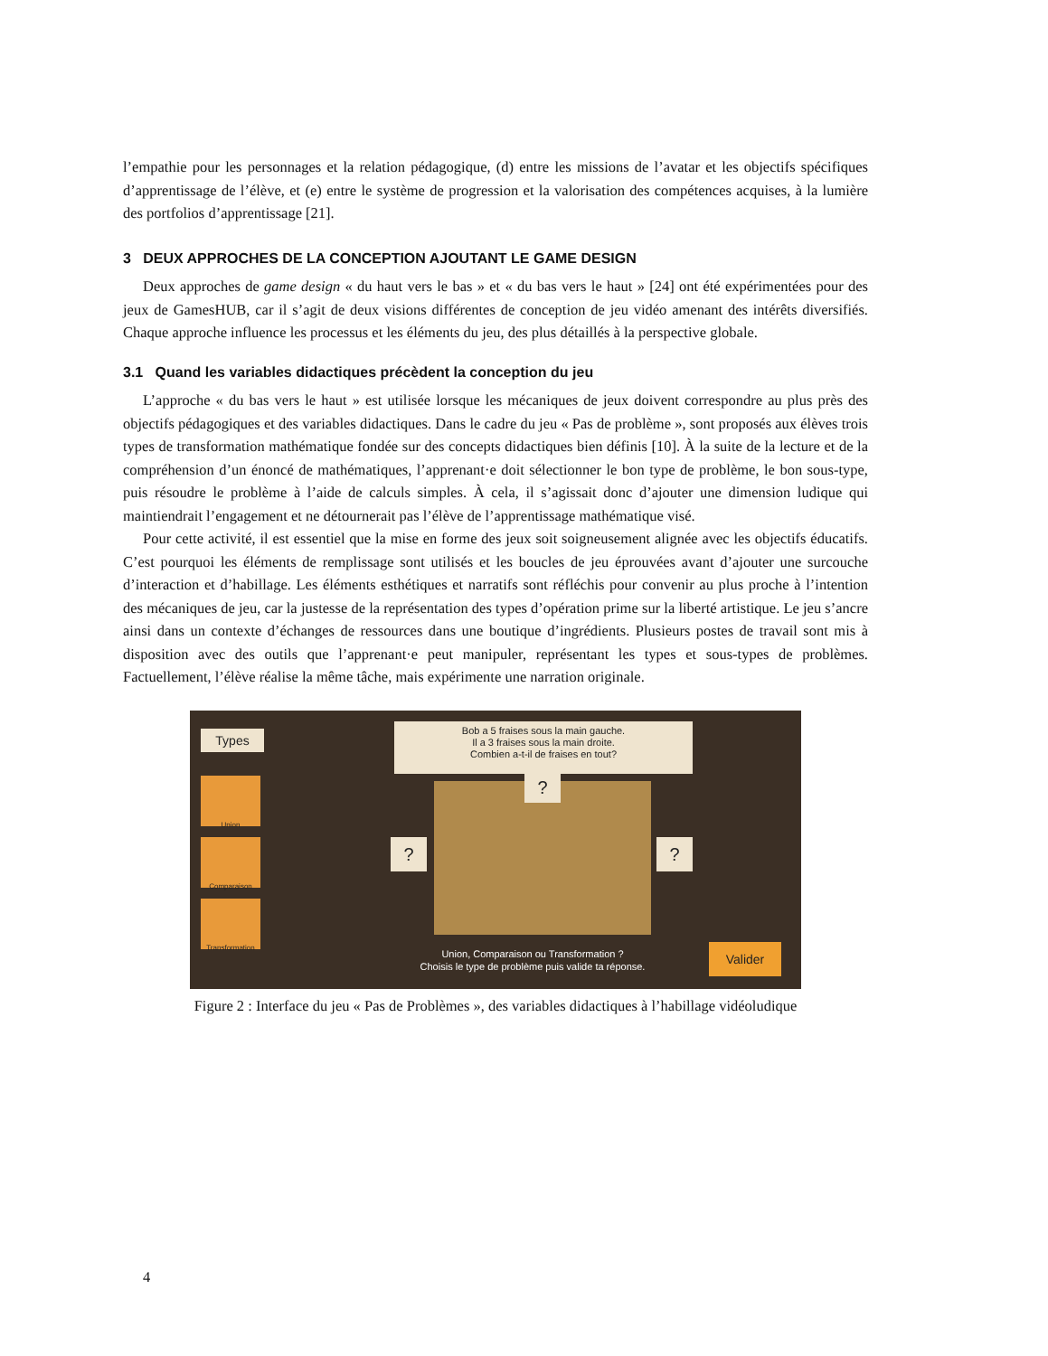l’empathie pour les personnages et la relation pédagogique, (d) entre les missions de l’avatar et les objectifs spécifiques d’apprentissage de l’élève, et (e) entre le système de progression et la valorisation des compétences acquises, à la lumière des portfolios d’apprentissage [21].
3 DEUX APPROCHES DE LA CONCEPTION AJOUTANT LE GAME DESIGN
Deux approches de game design « du haut vers le bas » et « du bas vers le haut » [24] ont été expérimentées pour des jeux de GamesHUB, car il s’agit de deux visions différentes de conception de jeu vidéo amenant des intérêts diversifiés. Chaque approche influence les processus et les éléments du jeu, des plus détaillés à la perspective globale.
3.1 Quand les variables didactiques précèdent la conception du jeu
L’approche « du bas vers le haut » est utilisée lorsque les mécaniques de jeux doivent correspondre au plus près des objectifs pédagogiques et des variables didactiques. Dans le cadre du jeu « Pas de problème », sont proposés aux élèves trois types de transformation mathématique fondée sur des concepts didactiques bien définis [10]. À la suite de la lecture et de la compréhension d’un énoncé de mathématiques, l’apprenant·e doit sélectionner le bon type de problème, le bon sous-type, puis résoudre le problème à l’aide de calculs simples. À cela, il s’agissait donc d’ajouter une dimension ludique qui maintiendrait l’engagement et ne détournerait pas l’élève de l’apprentissage mathématique visé.
Pour cette activité, il est essentiel que la mise en forme des jeux soit soigneusement alignée avec les objectifs éducatifs. C’est pourquoi les éléments de remplissage sont utilisés et les boucles de jeu éprouvées avant d’ajouter une surcouche d’interaction et d’habillage. Les éléments esthétiques et narratifs sont réfléchis pour convenir au plus proche à l’intention des mécaniques de jeu, car la justesse de la représentation des types d’opération prime sur la liberté artistique. Le jeu s’ancre ainsi dans un contexte d’échanges de ressources dans une boutique d’ingrédients. Plusieurs postes de travail sont mis à disposition avec des outils que l’apprenant·e peut manipuler, représentant les types et sous-types de problèmes. Factuellement, l’élève réalise la même tâche, mais expérimente une narration originale.
Types
Bob a 5 fraises sous la main gauche.
Il a 3 fraises sous la main droite.
Combien a-t-il de fraises en tout?
Union
Comparaison
Transformation
?
? ?
Union, Comparaison ou Transformation ?
Choisis le type de problème puis valide ta réponse.
Valider
Figure 2 : Interface du jeu « Pas de Problèmes », des variables didactiques à l’habillage vidéoludique
4